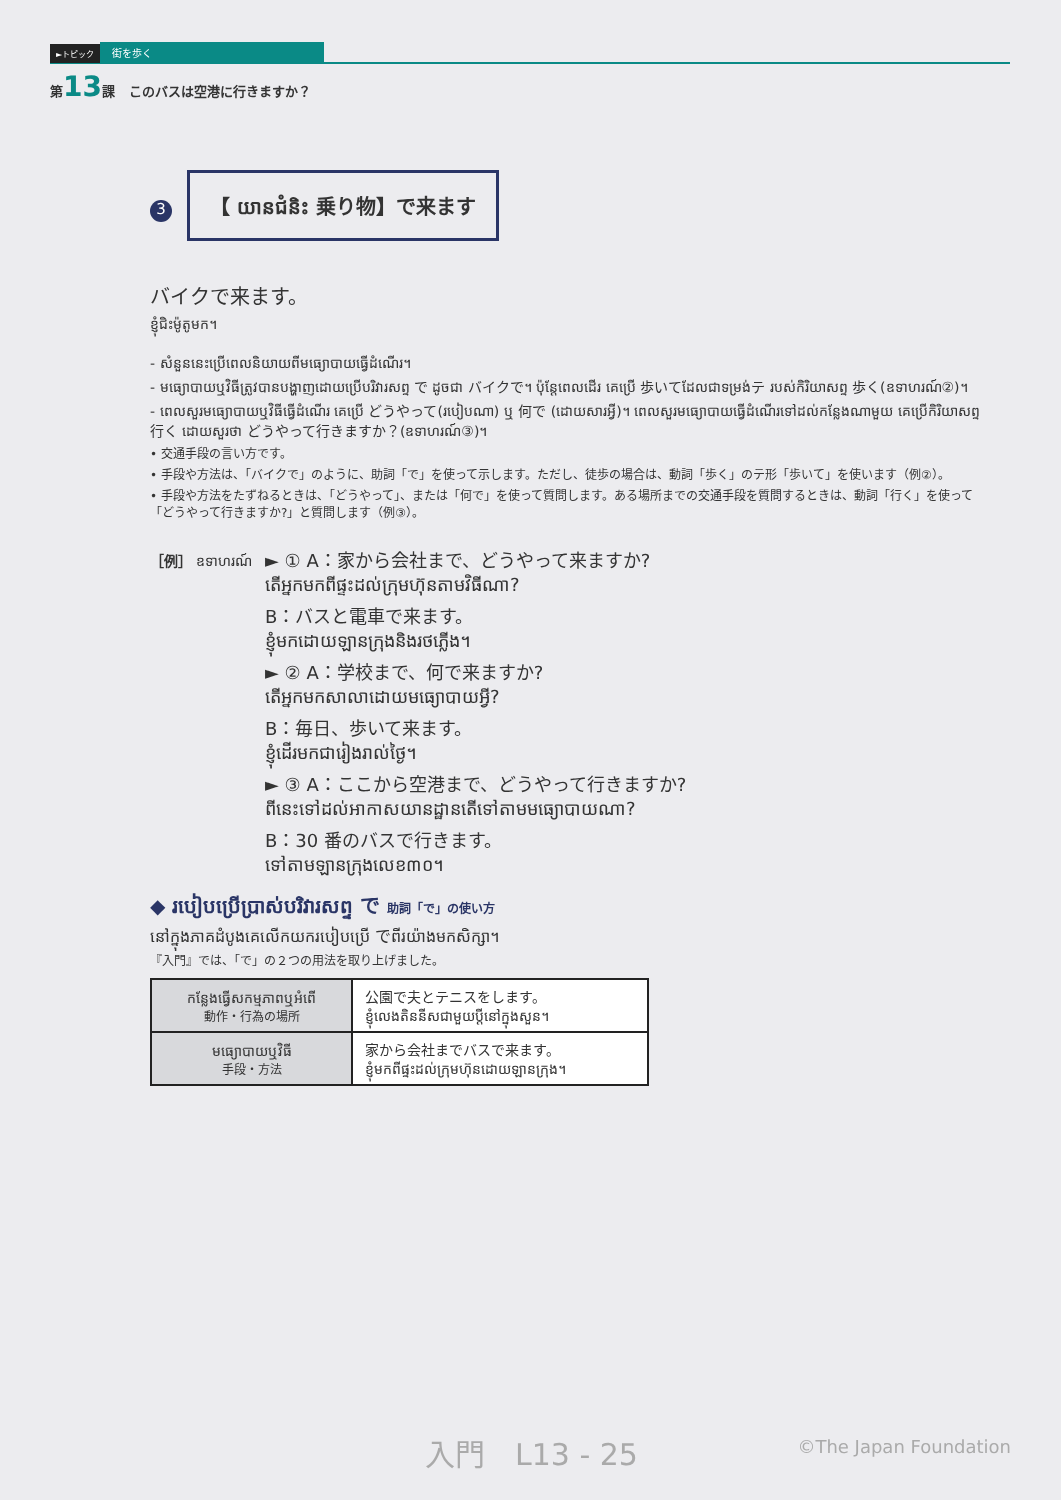►トピック 街を歩く
第13課 このバスは空港に行きますか？
3 【 យានជំនិះ 乗り物】で来ます
バイクで来ます。
ខ្ញុំជិះម៉ូតូមក។
- សំនួននេះប្រើពេលនិយាយពីមធ្យោបាយធ្វើដំណើរ។
- មធ្យោបាយឬវិធីត្រូវបានបង្ហាញដោយប្រើបរិវារសព្ទ で ដូចជា バイクで។ ប៉ុន្តែពេលដើរ គេប្រើ 歩いてដែលជាទម្រង់テ របស់កិរិយាសព្ទ 歩く(ឧទាហរណ៍②)។
- ពេលសួរមធ្យោបាយឬវិធីធ្វើដំណើរ គេប្រើ どうやって(របៀបណា) ឬ 何で (ដោយសារអ្វី)។ ពេលសួរមធ្យោបាយធ្វើដំណើរទៅដល់កន្លែងណាមួយ គេប្រើកិរិយាសព្ទ 行く ដោយសួរថា どうやって行きますか？(ឧទាហរណ៍③)។
• 交通手段の言い方です。
• 手段や方法は、「バイクで」のように、助詞「で」を使って示します。ただし、徒歩の場合は、動詞「歩く」のテ形「歩いて」を使います（例②）。
• 手段や方法をたずねるときは、「どうやって」、または「何で」を使って質問します。ある場所までの交通手段を質問するときは、動詞「行く」を使って「どうやって行きますか?」と質問します（例③）。
［例］ ឧទាហរណ៍
► ① A：家から会社まで、どうやって来ますか?
តើអ្នកមកពីផ្ទះដល់ក្រុមហ៊ុនតាមវិធីណា?
B：バスと電車で来ます。
ខ្ញុំមកដោយឡានក្រុងនិងរថភ្លើង។
► ② A：学校まで、何で来ますか?
តើអ្នកមកសាលាដោយមធ្យោបាយអ្វី?
B：毎日、歩いて来ます。
ខ្ញុំដើរមកជារៀងរាល់ថ្ងៃ។
► ③ A：ここから空港まで、どうやって行きますか?
ពីនេះទៅដល់អាកាសយានដ្ឋានតើទៅតាមមធ្យោបាយណា?
B：30 番のバスで行きます。
ទៅតាមឡានក្រុងលេខ៣០។
◆ របៀបប្រើប្រាស់បរិវារសព្ទ で 助詞「で」の使い方
នៅក្នុងភាគដំបូងគេលើកយករបៀបប្រើ でពីរយ៉ាងមកសិក្សា។
『入門』では、「で」の２つの用法を取り上げました。
| កន្លែងធ្វើសកម្មភាពឬអំពើ 動作・行為の場所 | 公園で夫とテニスをします。 ខ្ញុំលេងតិននីសជាមួយប្តីនៅក្នុងសួន។ |
| មធ្យោបាយឬវិធី 手段・方法 | 家から会社までバスで来ます。 ខ្ញុំមកពីផ្ទះដល់ក្រុមហ៊ុនដោយឡានក្រុង។ |
入門　L13 - 25 ©The Japan Foundation